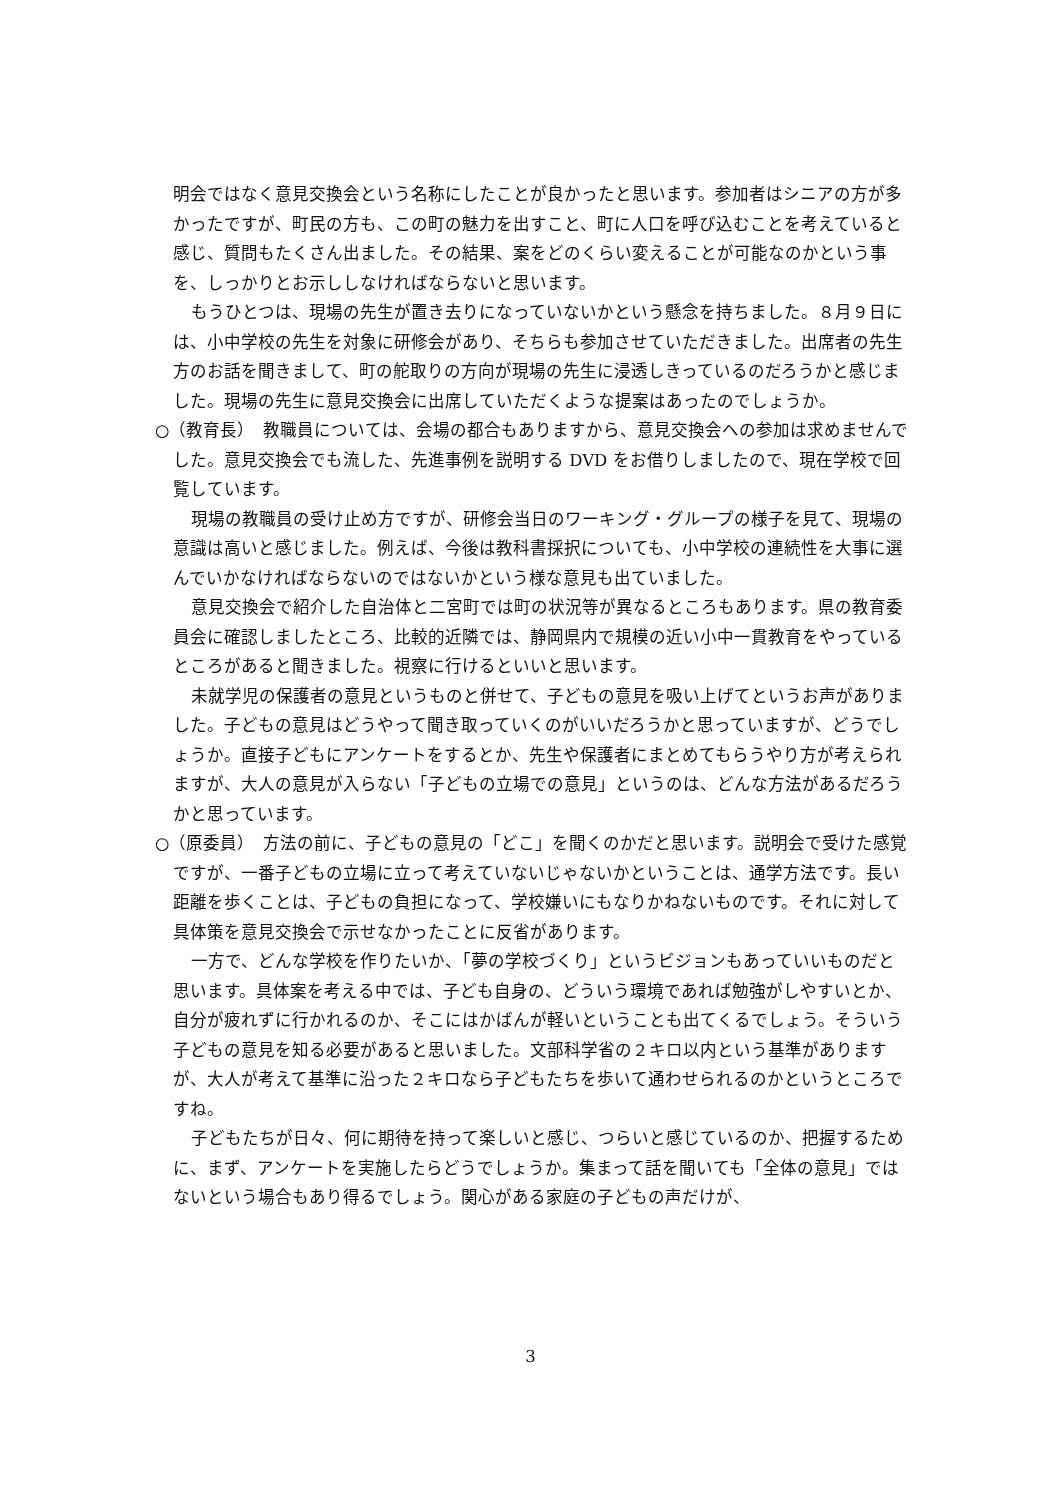明会ではなく意見交換会という名称にしたことが良かったと思います。参加者はシニアの方が多かったですが、町民の方も、この町の魅力を出すこと、町に人口を呼び込むことを考えていると感じ、質問もたくさん出ました。その結果、案をどのくらい変えることが可能なのかという事を、しっかりとお示ししなければならないと思います。
もうひとつは、現場の先生が置き去りになっていないかという懸念を持ちました。８月９日には、小中学校の先生を対象に研修会があり、そちらも参加させていただきました。出席者の先生方のお話を聞きまして、町の舵取りの方向が現場の先生に浸透しきっているのだろうかと感じました。現場の先生に意見交換会に出席していただくような提案はあったのでしょうか。
○（教育長）　教職員については、会場の都合もありますから、意見交換会への参加は求めませんでした。意見交換会でも流した、先進事例を説明する DVD をお借りしましたので、現在学校で回覧しています。
現場の教職員の受け止め方ですが、研修会当日のワーキング・グループの様子を見て、現場の意識は高いと感じました。例えば、今後は教科書採択についても、小中学校の連続性を大事に選んでいかなければならないのではないかという様な意見も出ていました。
意見交換会で紹介した自治体と二宮町では町の状況等が異なるところもあります。県の教育委員会に確認しましたところ、比較的近隣では、静岡県内で規模の近い小中一貫教育をやっているところがあると聞きました。視察に行けるといいと思います。
未就学児の保護者の意見というものと併せて、子どもの意見を吸い上げてというお声がありました。子どもの意見はどうやって聞き取っていくのがいいだろうかと思っていますが、どうでしょうか。直接子どもにアンケートをするとか、先生や保護者にまとめてもらうやり方が考えられますが、大人の意見が入らない「子どもの立場での意見」というのは、どんな方法があるだろうかと思っています。
○（原委員）　方法の前に、子どもの意見の「どこ」を聞くのかだと思います。説明会で受けた感覚ですが、一番子どもの立場に立って考えていないじゃないかということは、通学方法です。長い距離を歩くことは、子どもの負担になって、学校嫌いにもなりかねないものです。それに対して具体策を意見交換会で示せなかったことに反省があります。
一方で、どんな学校を作りたいか、「夢の学校づくり」というビジョンもあっていいものだと思います。具体案を考える中では、子ども自身の、どういう環境であれば勉強がしやすいとか、自分が疲れずに行かれるのか、そこにはかばんが軽いということも出てくるでしょう。そういう子どもの意見を知る必要があると思いました。文部科学省の２キロ以内という基準がありますが、大人が考えて基準に沿った２キロなら子どもたちを歩いて通わせられるのかというところですね。
子どもたちが日々、何に期待を持って楽しいと感じ、つらいと感じているのか、把握するために、まず、アンケートを実施したらどうでしょうか。集まって話を聞いても「全体の意見」ではないという場合もあり得るでしょう。関心がある家庭の子どもの声だけが、
3